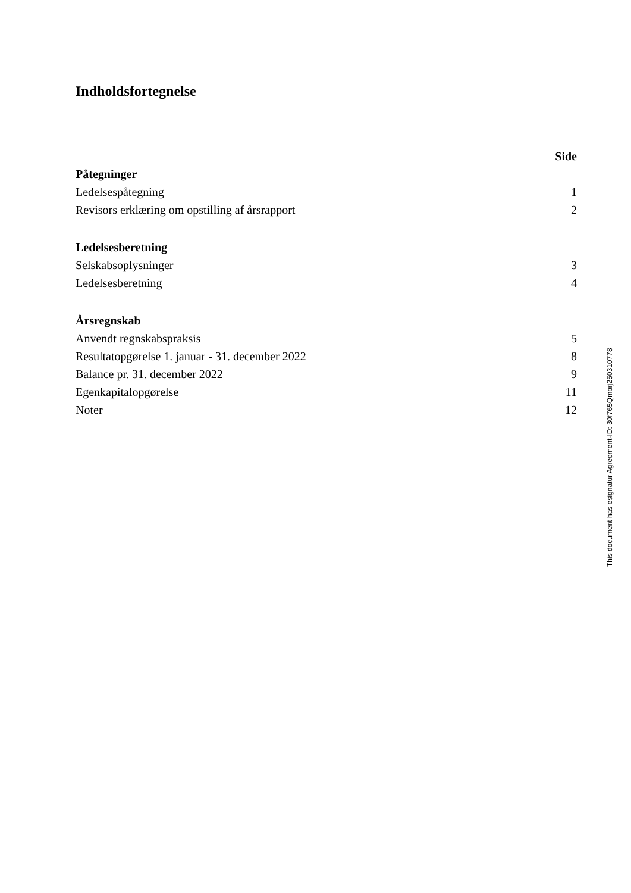Indholdsfortegnelse
Side
Påtegninger
Ledelsespåtegning 1
Revisors erklæring om opstilling af årsrapport 2
Ledelsesberetning
Selskabsoplysninger 3
Ledelsesberetning 4
Årsregnskab
Anvendt regnskabspraksis 5
Resultatopgørelse 1. januar - 31. december 2022 8
Balance pr. 31. december 2022 9
Egenkapitalopgørelse 11
Noter 12
This document has esignatur Agreement-ID: 30f765Qmprj250310778